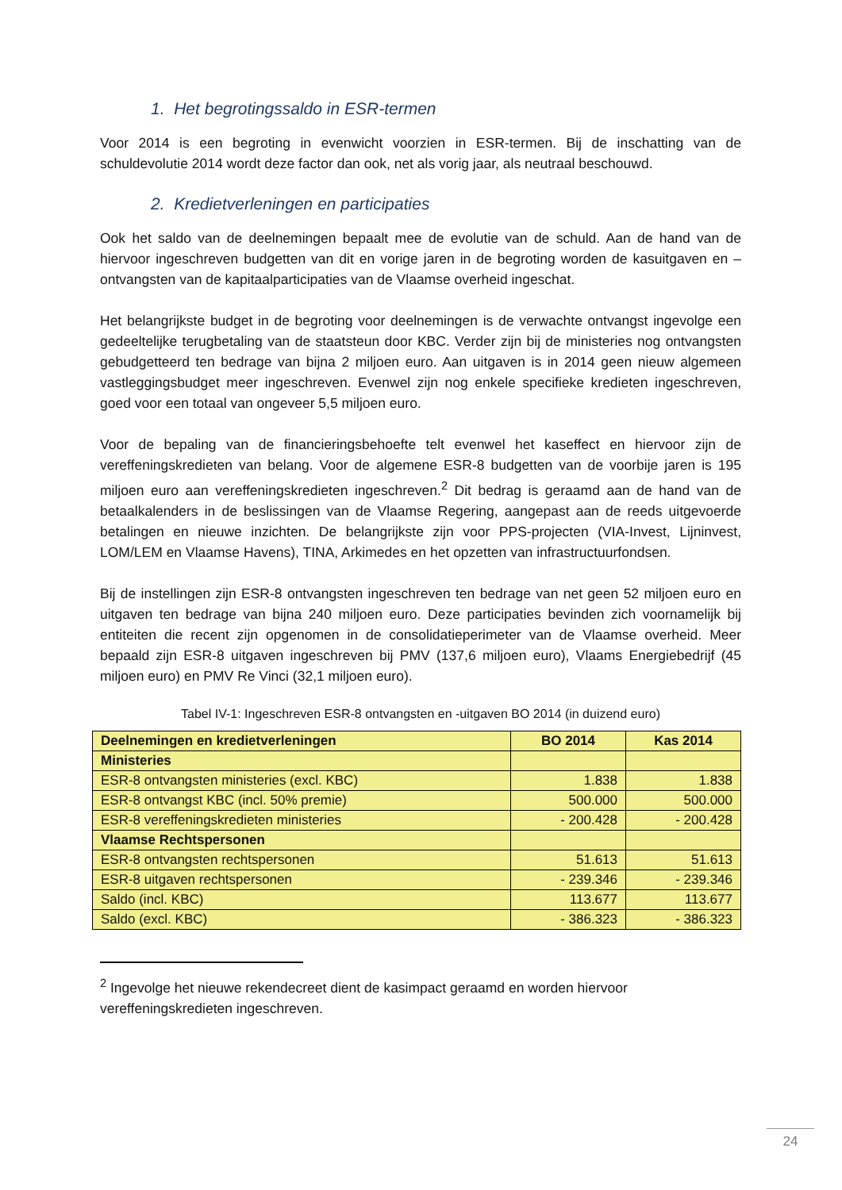1. Het begrotingssaldo in ESR-termen
Voor 2014 is een begroting in evenwicht voorzien in ESR-termen. Bij de inschatting van de schuldevolutie 2014 wordt deze factor dan ook, net als vorig jaar, als neutraal beschouwd.
2. Kredietverleningen en participaties
Ook het saldo van de deelnemingen bepaalt mee de evolutie van de schuld. Aan de hand van de hiervoor ingeschreven budgetten van dit en vorige jaren in de begroting worden de kasuitgaven en –ontvangsten van de kapitaalparticipaties van de Vlaamse overheid ingeschat.
Het belangrijkste budget in de begroting voor deelnemingen is de verwachte ontvangst ingevolge een gedeeltelijke terugbetaling van de staatsteun door KBC. Verder zijn bij de ministeries nog ontvangsten gebudgetteerd ten bedrage van bijna 2 miljoen euro. Aan uitgaven is in 2014 geen nieuw algemeen vastleggingsbudget meer ingeschreven. Evenwel zijn nog enkele specifieke kredieten ingeschreven, goed voor een totaal van ongeveer 5,5 miljoen euro.
Voor de bepaling van de financieringsbehoefte telt evenwel het kaseffect en hiervoor zijn de vereffeningskredieten van belang. Voor de algemene ESR-8 budgetten van de voorbije jaren is 195 miljoen euro aan vereffeningskredieten ingeschreven.<sup>2</sup> Dit bedrag is geraamd aan de hand van de betaalkalenders in de beslissingen van de Vlaamse Regering, aangepast aan de reeds uitgevoerde betalingen en nieuwe inzichten. De belangrijkste zijn voor PPS-projecten (VIA-Invest, Lijninvest, LOM/LEM en Vlaamse Havens), TINA, Arkimedes en het opzetten van infrastructuurfondsen.
Bij de instellingen zijn ESR-8 ontvangsten ingeschreven ten bedrage van net geen 52 miljoen euro en uitgaven ten bedrage van bijna 240 miljoen euro. Deze participaties bevinden zich voornamelijk bij entiteiten die recent zijn opgenomen in de consolidatieperimeter van de Vlaamse overheid. Meer bepaald zijn ESR-8 uitgaven ingeschreven bij PMV (137,6 miljoen euro), Vlaams Energiebedrijf (45 miljoen euro) en PMV Re Vinci (32,1 miljoen euro).
Tabel IV-1: Ingeschreven ESR-8 ontvangsten en -uitgaven BO 2014 (in duizend euro)
| Deelnemingen en kredietverleningen | BO 2014 | Kas 2014 |
| --- | --- | --- |
| Ministeries | | |
| ESR-8 ontvangsten ministeries (excl. KBC) | 1.838 | 1.838 |
| ESR-8 ontvangst KBC (incl. 50% premie) | 500.000 | 500.000 |
| ESR-8 vereffeningskredieten ministeries | - 200.428 | - 200.428 |
| Vlaamse Rechtspersonen | | |
| ESR-8 ontvangsten rechtspersonen | 51.613 | 51.613 |
| ESR-8 uitgaven rechtspersonen | - 239.346 | - 239.346 |
| Saldo (incl. KBC) | 113.677 | 113.677 |
| Saldo (excl. KBC) | - 386.323 | - 386.323 |
<sup>2</sup> Ingevolge het nieuwe rekendecreet dient de kasimpact geraamd en worden hiervoor vereffeningskredieten ingeschreven.
24